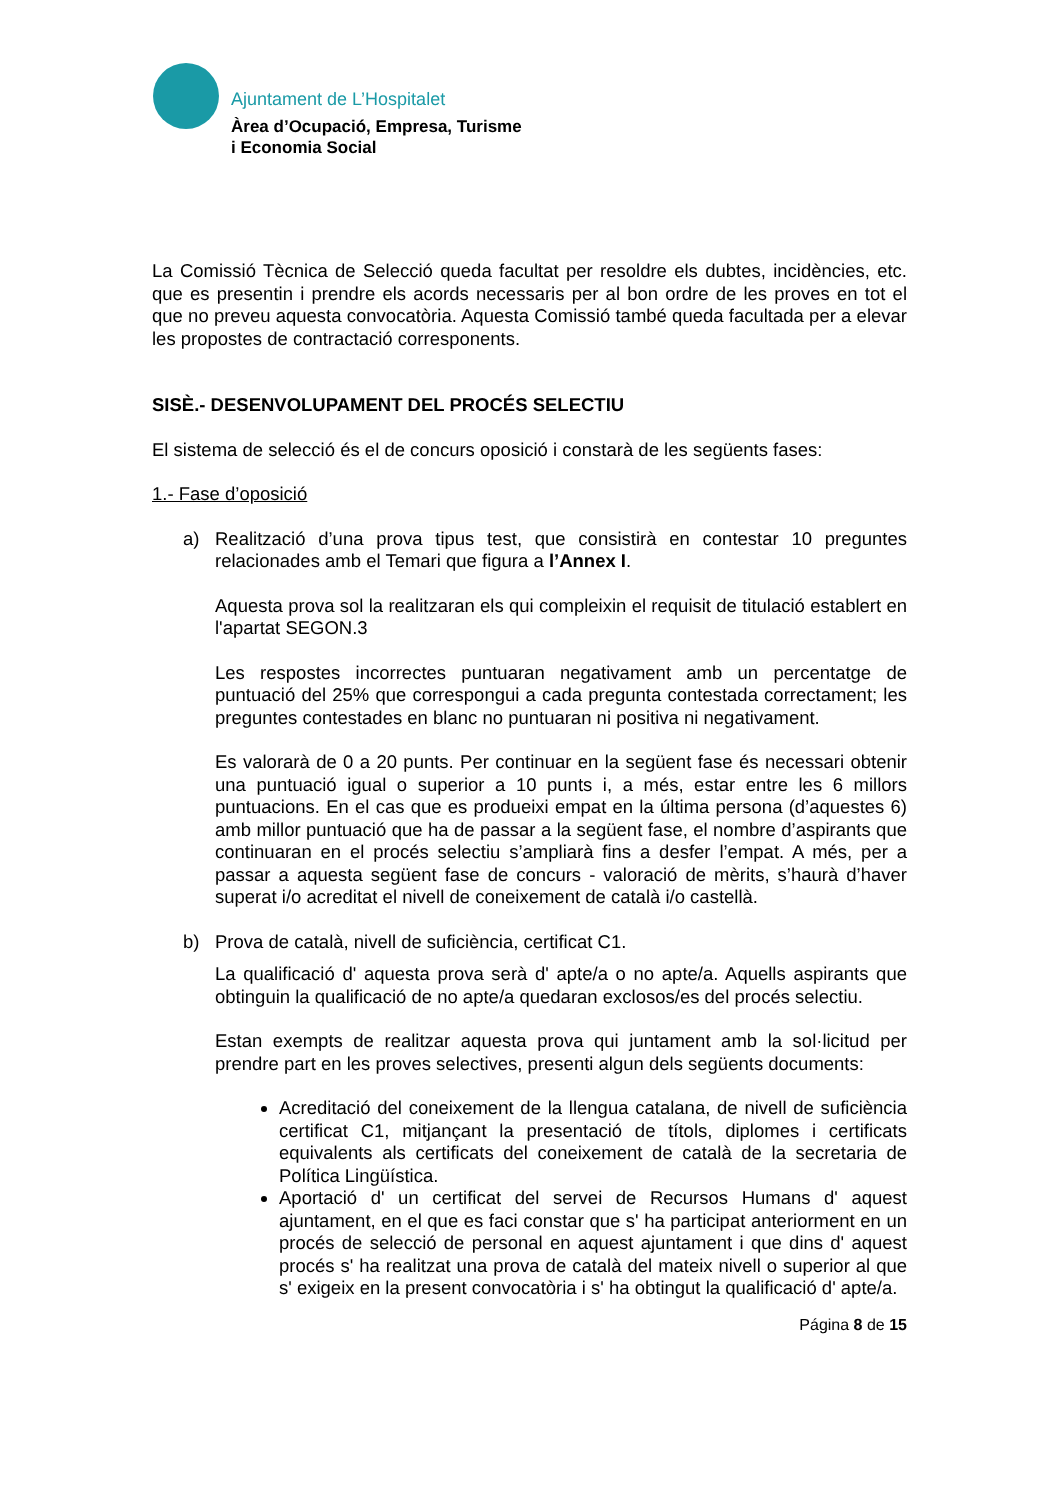Ajuntament de L’Hospitalet
Àrea d’Ocupació, Empresa, Turisme
i Economia Social
La Comissió Tècnica de Selecció queda facultat per resoldre els dubtes, incidències, etc. que es presentin i prendre els acords necessaris per al bon ordre de les proves en tot el que no preveu aquesta convocatòria. Aquesta Comissió també queda facultada per a elevar les propostes de contractació corresponents.
SISÈ.- DESENVOLUPAMENT DEL PROCÉS SELECTIU
El sistema de selecció és el de concurs oposició i constarà de les següents fases:
1.- Fase d’oposició
a) Realització d’una prova tipus test, que consistirà en contestar 10 preguntes relacionades amb el Temari que figura a l’Annex I.
Aquesta prova sol la realitzaran els qui compleixin el requisit de titulació establert en l'apartat SEGON.3
Les respostes incorrectes puntuaran negativament amb un percentatge de puntuació del 25% que correspongui a cada pregunta contestada correctament; les preguntes contestades en blanc no puntuaran ni positiva ni negativament.
Es valorarà de 0 a 20 punts. Per continuar en la següent fase és necessari obtenir una puntuació igual o superior a 10 punts i, a més, estar entre les 6 millors puntuacions. En el cas que es produeixi empat en la última persona (d’aquestes 6) amb millor puntuació que ha de passar a la següent fase, el nombre d’aspirants que continuaran en el procés selectiu s’ampliarà fins a desfer l’empat. A més, per a passar a aquesta següent fase de concurs - valoració de mèrits, s’haurà d’haver superat i/o acreditat el nivell de coneixement de català i/o castellà.
b) Prova de català, nivell de suficiència, certificat C1.
La qualificació d' aquesta prova serà d' apte/a o no apte/a. Aquells aspirants que obtinguin la qualificació de no apte/a quedaran exclosos/es del procés selectiu.
Estan exempts de realitzar aquesta prova qui juntament amb la sol·licitud per prendre part en les proves selectives, presenti algun dels següents documents:
Acreditació del coneixement de la llengua catalana, de nivell de suficiència certificat C1, mitjançant la presentació de títols, diplomes i certificats equivalents als certificats del coneixement de català de la secretaria de Política Lingüística.
Aportació d' un certificat del servei de Recursos Humans d' aquest ajuntament, en el que es faci constar que s' ha participat anteriorment en un procés de selecció de personal en aquest ajuntament i que dins d' aquest procés s' ha realitzat una prova de català del mateix nivell o superior al que s' exigeix en la present convocatòria i s' ha obtingut la qualificació d' apte/a.
Página 8 de 15